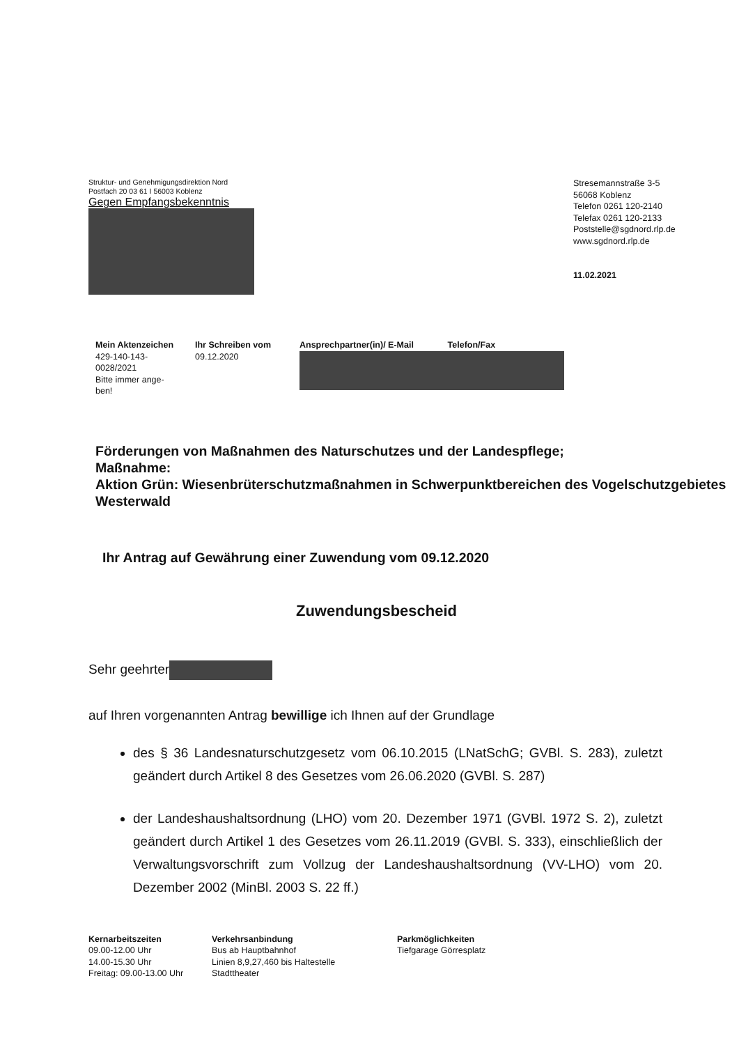Struktur- und Genehmigungsdirektion Nord
Postfach 20 03 61 I 56003 Koblenz
Gegen Empfangsbekenntnis
Stresemannstraße 3-5
56068 Koblenz
Telefon 0261 120-2140
Telefax 0261 120-2133
Poststelle@sgdnord.rlp.de
www.sgdnord.rlp.de
11.02.2021
Mein Aktenzeichen
429-140-143-
0028/2021
Bitte immer ange-
ben!
Ihr Schreiben vom
09.12.2020
Ansprechpartner(in)/ E-Mail Telefon/Fax
Förderungen von Maßnahmen des Naturschutzes und der Landespflege;
Maßnahme:
Aktion Grün: Wiesenbrüterschutzmaßnahmen in Schwerpunktbereichen des Vogelschutzgebietes Westerwald
Ihr Antrag auf Gewährung einer Zuwendung vom 09.12.2020
Zuwendungsbescheid
Sehr geehrter
auf Ihren vorgenannten Antrag bewillige ich Ihnen auf der Grundlage
des § 36 Landesnaturschutzgesetz vom 06.10.2015 (LNatSchG; GVBl. S. 283), zuletzt geändert durch Artikel 8 des Gesetzes vom 26.06.2020 (GVBl. S. 287)
der Landeshaushaltsordnung (LHO) vom 20. Dezember 1971 (GVBl. 1972 S. 2), zuletzt geändert durch Artikel 1 des Gesetzes vom 26.11.2019 (GVBl. S. 333), einschließlich der Verwaltungsvorschrift zum Vollzug der Landeshaushaltsordnung (VV-LHO) vom 20. Dezember 2002 (MinBl. 2003 S. 22 ff.)
Kernarbeitszeiten
09.00-12.00 Uhr
14.00-15.30 Uhr
Freitag: 09.00-13.00 Uhr
Verkehrsanbindung
Bus ab Hauptbahnhof
Linien 8,9,27,460 bis Haltestelle
Stadttheater
Parkmöglichkeiten
Tiefgarage Görresplatz